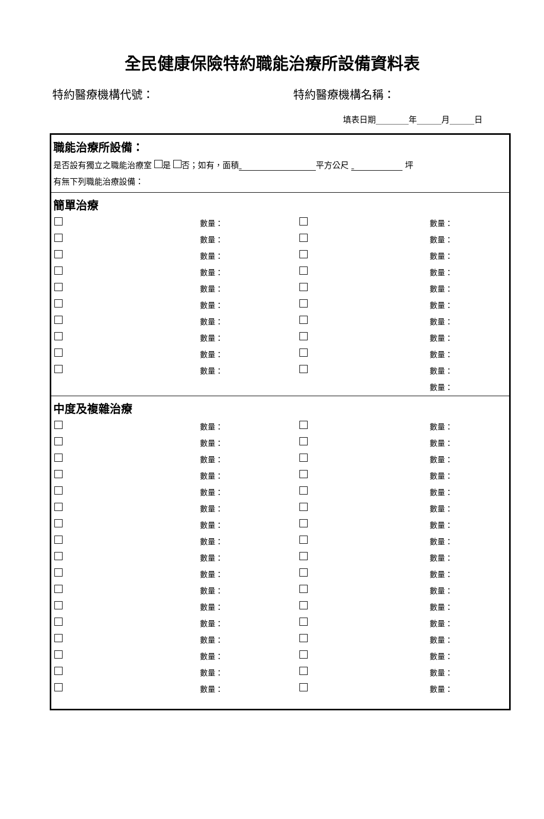全民健康保險特約職能治療所設備資料表
特約醫療機構代號： 特約醫療機構名稱：
填表日期________年______月______日
職能治療所設備：
是否設有獨立之職能治療室 是 否；如有，面積 平方公尺 坪
有無下列職能治療設備：
簡單治療
| | 數量： | | 數量： |
| | 數量： | | 數量： |
| | 數量： | | 數量： |
| | 數量： | | 數量： |
| | 數量： | | 數量： |
| | 數量： | | 數量： |
| | 數量： | | 數量： |
| | 數量： | | 數量： |
| | 數量： | | 數量： |
| | 數量： | | 數量： |
| | | | 數量： |
中度及複雜治療
| | 數量： | | 數量： |
| | 數量： | | 數量： |
| | 數量： | | 數量： |
| | 數量： | | 數量： |
| | 數量： | | 數量： |
| | 數量： | | 數量： |
| | 數量： | | 數量： |
| | 數量： | | 數量： |
| | 數量： | | 數量： |
| | 數量： | | 數量： |
| | 數量： | | 數量： |
| | 數量： | | 數量： |
| | 數量： | | 數量： |
| | 數量： | | 數量： |
| | 數量： | | 數量： |
| | 數量： | | 數量： |
| | 數量： | | 數量： |